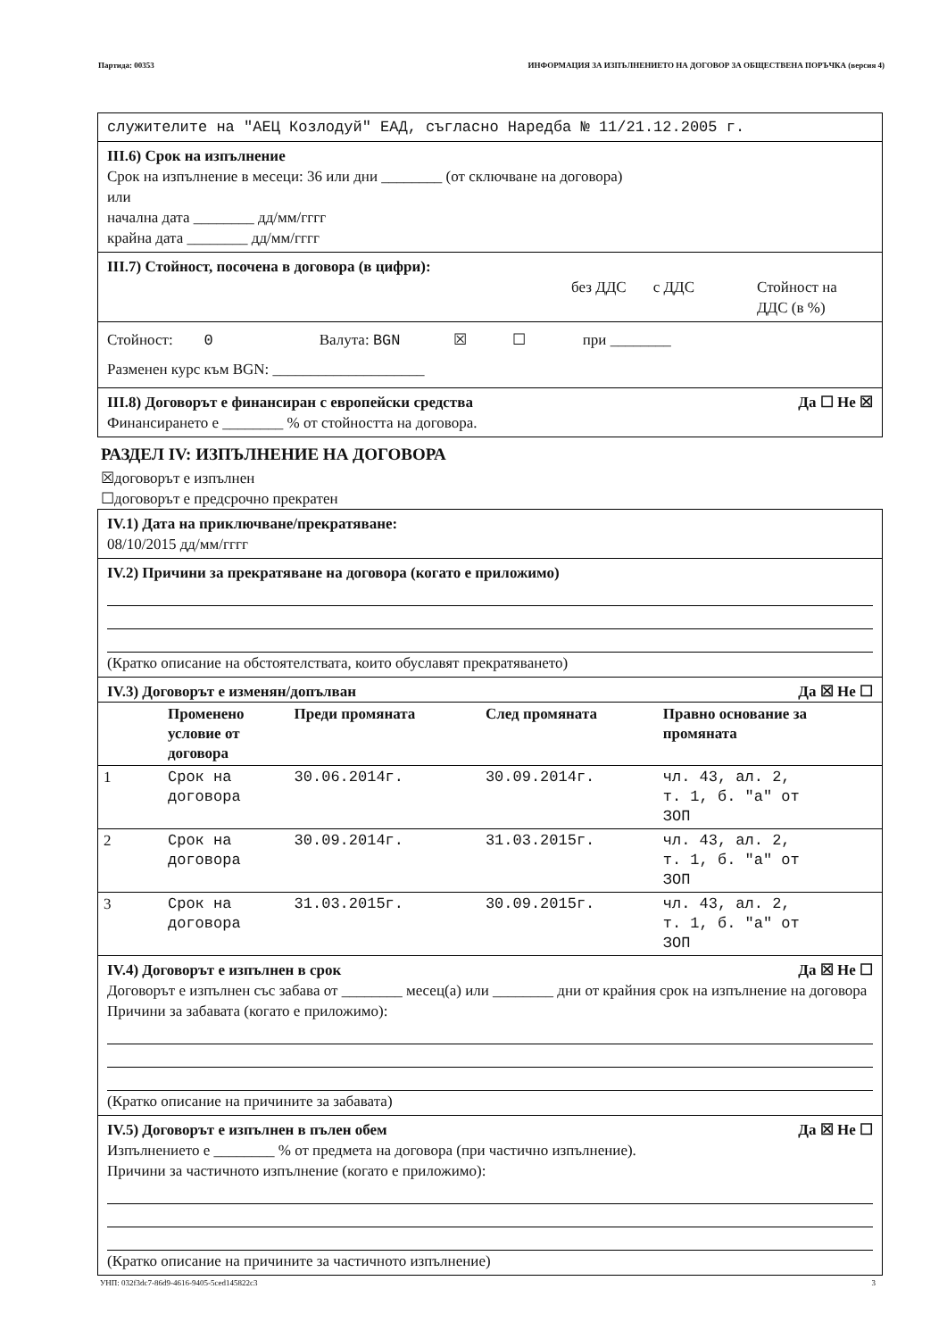Партида: 00353 ИНФОРМАЦИЯ ЗА ИЗПЪЛНЕНИЕТО НА ДОГОВОР ЗА ОБЩЕСТВЕНА ПОРЪЧКА (версия 4)
служителите на "АЕЦ Козлодуй" ЕАД, съгласно Наредба № 11/21.12.2005 г.
III.6) Срок на изпълнение
Срок на изпълнение в месеци: 36 или дни ________ (от сключване на договора)
или
начална дата ________ дд/мм/гггг
крайна дата ________ дд/мм/гггг
III.7) Стойност, посочена в договора (в цифри):
без ДДС с ДДС Стойност на
ДДС (в %)
Стойност: 0 Валута: BGN ☒ ☐ при ________
Разменен курс към BGN: ____________________
Да ☐ Не ☒ III.8) Договорът е финансиран с европейски средства
Финансирането е ________ % от стойността на договора.
РАЗДЕЛ IV: ИЗПЪЛНЕНИЕ НА ДОГОВОРА
☒договорът е изпълнен
☐договорът е предсрочно прекратен
IV.1) Дата на приключване/прекратяване:
08/10/2015 дд/мм/гггг
IV.2) Причини за прекратяване на договора (когато е приложимо)
(Кратко описание на обстоятелствата, които обуславят прекратяването)
Да ☒ Не ☐ IV.3) Договорът е изменян/допълван
| | Променено условие от договора | Преди промяната | След промяната | Правно основание за промяната |
| --- | --- | --- | --- | --- |
| 1 | Срок на договора | 30.06.2014г. | 30.09.2014г. | чл. 43, ал. 2, т. 1, б. "а" от ЗОП |
| 2 | Срок на договора | 30.09.2014г. | 31.03.2015г. | чл. 43, ал. 2, т. 1, б. "а" от ЗОП |
| 3 | Срок на договора | 31.03.2015г. | 30.09.2015г. | чл. 43, ал. 2, т. 1, б. "а" от ЗОП |
Да ☒ Не ☐ IV.4) Договорът е изпълнен в срок
Договорът е изпълнен със забава от ________ месец(а) или ________ дни от крайния срок на изпълнение на договора
Причини за забавата (когато е приложимо):
(Кратко описание на причините за забавата)
Да ☒ Не ☐ IV.5) Договорът е изпълнен в пълен обем
Изпълнението е ________ % от предмета на договора (при частично изпълнение).
Причини за частичното изпълнение (когато е приложимо):
(Кратко описание на причините за частичното изпълнение)
УНП: 032f3dc7-86d9-4616-9405-5ced145822c3 3